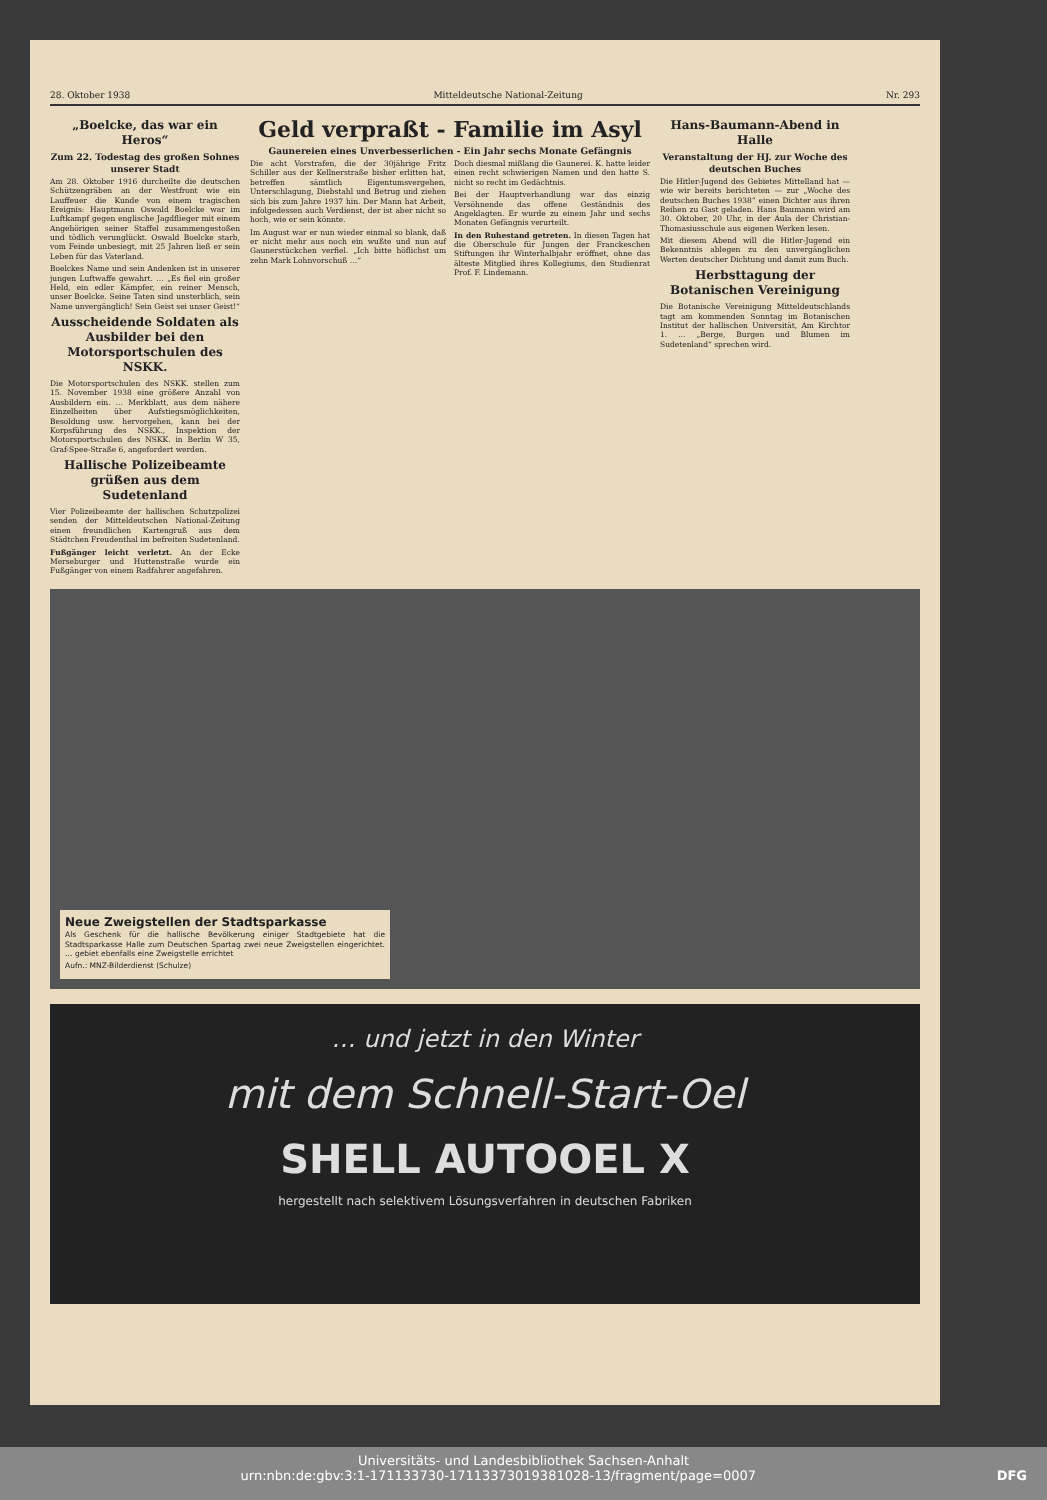28. Oktober 1938 Mitteldeutsche National-Zeitung Nr. 293
„Boelcke, das war ein Heros“
Zum 22. Todestag des großen Sohnes unserer Stadt
Am 28. Oktober 1916 durcheilte die deutschen Schützengräben an der Westfront wie ein Lauffeuer die Kunde von einem tragischen Ereignis: Hauptmann Oswald Boelcke war im Luftkampf gegen englische Jagdflieger mit einem Angehörigen seiner Staffel zusammengestoßen und tödlich verunglückt. Oswald Boelcke starb, vom Feinde unbesiegt, mit 25 Jahren ließ er sein Leben für das Vaterland.
Boelckes Name und sein Andenken ist in unserer jungen Luftwaffe gewahrt. … „Es fiel ein großer Held, ein edler Kämpfer, ein reiner Mensch, unser Boelcke. Seine Taten sind unsterblich, sein Name unvergänglich! Sein Geist sei unser Geist!“
Ausscheidende Soldaten als Ausbilder bei den Motorsportschulen des NSKK.
Die Motorsportschulen des NSKK. stellen zum 15. November 1938 eine größere Anzahl von Ausbildern ein. … Merkblatt, aus dem nähere Einzelheiten über Aufstiegsmöglichkeiten, Besoldung usw. hervorgehen, kann bei der Korpsführung des NSKK., Inspektion der Motorsportschulen des NSKK. in Berlin W 35, Graf-Spee-Straße 6, angefordert werden.
Hallische Polizeibeamte grüßen aus dem Sudetenland
Vier Polizeibeamte der hallischen Schutzpolizei senden der Mitteldeutschen National-Zeitung einen freundlichen Kartengruß aus dem Städtchen Freudenthal im befreiten Sudetenland.
Fußgänger leicht verletzt. An der Ecke Merseburger und Huttenstraße wurde ein Fußgänger von einem Radfahrer angefahren.
Geld verpraßt - Familie im Asyl
Gaunereien eines Unverbesserlichen - Ein Jahr sechs Monate Gefängnis
Die acht Vorstrafen, die der 30jährige Fritz Schiller aus der Kellnerstraße bisher erlitten hat, betreffen sämtlich Eigentumsvergehen, Unterschlagung, Diebstahl und Betrug und ziehen sich bis zum Jahre 1937 hin. Der Mann hat Arbeit, infolgedessen auch Verdienst, der ist aber nicht so hoch, wie er sein könnte.
Im August war er nun wieder einmal so blank, daß er nicht mehr aus noch ein wußte und nun auf Gaunerstückchen verfiel. „Ich bitte höflichst um zehn Mark Lohnvorschuß …“
Doch diesmal mißlang die Gaunerei. K. hatte leider einen recht schwierigen Namen und den hatte S. nicht so recht im Gedächtnis.
Bei der Hauptverhandlung war das einzig Versöhnende das offene Geständnis des Angeklagten. Er wurde zu einem Jahr und sechs Monaten Gefängnis verurteilt.
In den Ruhestand getreten. In diesen Tagen hat die Oberschule für Jungen der Franckeschen Stiftungen ihr Winterhalbjahr eröffnet, ohne das älteste Mitglied ihres Kollegiums, den Studienrat Prof. F. Lindemann.
Hans-Baumann-Abend in Halle
Veranstaltung der HJ. zur Woche des deutschen Buches
Die Hitler-Jugend des Gebietes Mittelland hat — wie wir bereits berichteten — zur „Woche des deutschen Buches 1938“ einen Dichter aus ihren Reihen zu Gast geladen. Hans Baumann wird am 30. Oktober, 20 Uhr, in der Aula der Christian-Thomasiusschule aus eigenen Werken lesen.
Mit diesem Abend will die Hitler-Jugend ein Bekenntnis ablegen zu den unvergänglichen Werten deutscher Dichtung und damit zum Buch.
Herbsttagung der Botanischen Vereinigung
Die Botanische Vereinigung Mitteldeutschlands tagt am kommenden Sonntag im Botanischen Institut der hallischen Universität, Am Kirchtor 1. … „Berge, Burgen und Blumen im Sudetenland“ sprechen wird.
Neue Zweigstellen der Stadtsparkasse
Als Geschenk für die hallische Bevölkerung einiger Stadtgebiete hat die Stadtsparkasse Halle zum Deutschen Spartag zwei neue Zweigstellen eingerichtet. … gebiet ebenfalls eine Zweigstelle errichtet
Aufn.: MNZ-Bilderdienst (Schulze)
… und jetzt in den Winter
mit dem Schnell-Start-Oel
SHELL AUTOOEL X
hergestellt nach selektivem Lösungsverfahren in deutschen Fabriken
Universitäts- und Landesbibliothek Sachsen-Anhalt
urn:nbn:de:gbv:3:1-171133730-17113373019381028-13/fragment/page=0007 DFG